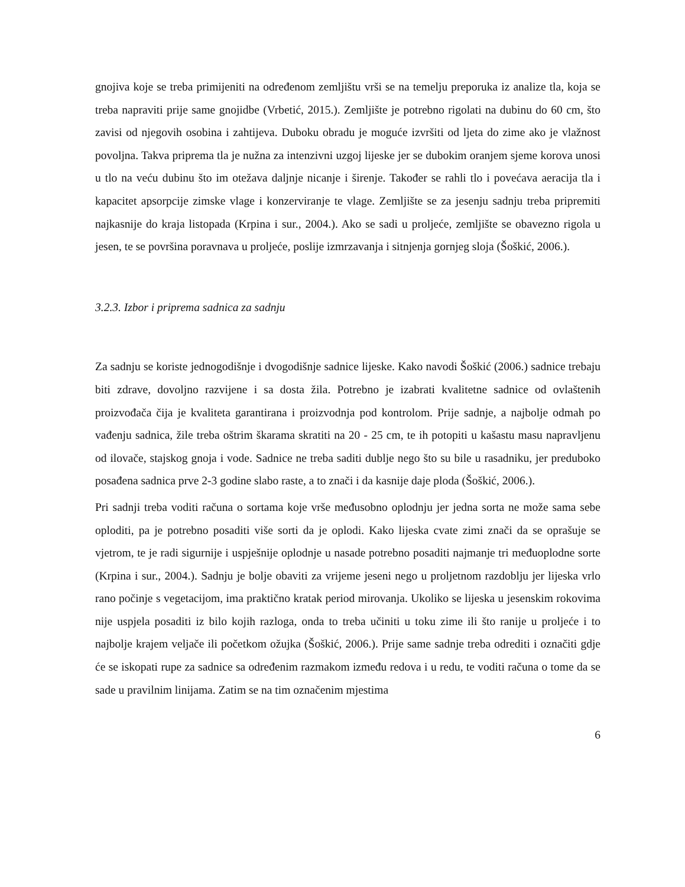gnojiva koje se treba primijeniti na određenom zemljištu vrši se na temelju preporuka iz analize tla, koja se treba napraviti prije same gnojidbe (Vrbetić, 2015.). Zemljište je potrebno rigolati na dubinu do 60 cm, što zavisi od njegovih osobina i zahtijeva. Duboku obradu je moguće izvršiti od ljeta do zime ako je vlažnost povoljna. Takva priprema tla je nužna za intenzivni uzgoj lijeske jer se dubokim oranjem sjeme korova unosi u tlo na veću dubinu što im otežava daljnje nicanje i širenje. Također se rahli tlo i povećava aeracija tla i kapacitet apsorpcije zimske vlage i konzerviranje te vlage. Zemljište se za jesenju sadnju treba pripremiti najkasnije do kraja listopada (Krpina i sur., 2004.). Ako se sadi u proljeće, zemljište se obavezno rigola u jesen, te se površina poravnava u proljeće, poslije izmrzavanja i sitnjenja gornjeg sloja (Šoškić, 2006.).
3.2.3. Izbor i priprema sadnica za sadnju
Za sadnju se koriste jednogodišnje i dvogodišnje sadnice lijeske. Kako navodi Šoškić (2006.) sadnice trebaju biti zdrave, dovoljno razvijene i sa dosta žila. Potrebno je izabrati kvalitetne sadnice od ovlaštenih proizvođača čija je kvaliteta garantirana i proizvodnja pod kontrolom. Prije sadnje, a najbolje odmah po vađenju sadnica, žile treba oštrim škarama skratiti na 20 - 25 cm, te ih potopiti u kašastu masu napravljenu od ilovače, stajskog gnoja i vode. Sadnice ne treba saditi dublje nego što su bile u rasadniku, jer preduboko posađena sadnica prve 2-3 godine slabo raste, a to znači i da kasnije daje ploda (Šoškić, 2006.).
Pri sadnji treba voditi računa o sortama koje vrše međusobno oplodnju jer jedna sorta ne može sama sebe oploditi, pa je potrebno posaditi više sorti da je oplodi. Kako lijeska cvate zimi znači da se oprašuje se vjetrom, te je radi sigurnije i uspješnije oplodnje u nasade potrebno posaditi najmanje tri međuoplodne sorte (Krpina i sur., 2004.). Sadnju je bolje obaviti za vrijeme jeseni nego u proljetnom razdoblju jer lijeska vrlo rano počinje s vegetacijom, ima praktično kratak period mirovanja. Ukoliko se lijeska u jesenskim rokovima nije uspjela posaditi iz bilo kojih razloga, onda to treba učiniti u toku zime ili što ranije u proljeće i to najbolje krajem veljače ili početkom ožujka (Šoškić, 2006.). Prije same sadnje treba odrediti i označiti gdje će se iskopati rupe za sadnice sa određenim razmakom između redova i u redu, te voditi računa o tome da se sade u pravilnim linijama. Zatim se na tim označenim mjestima
6